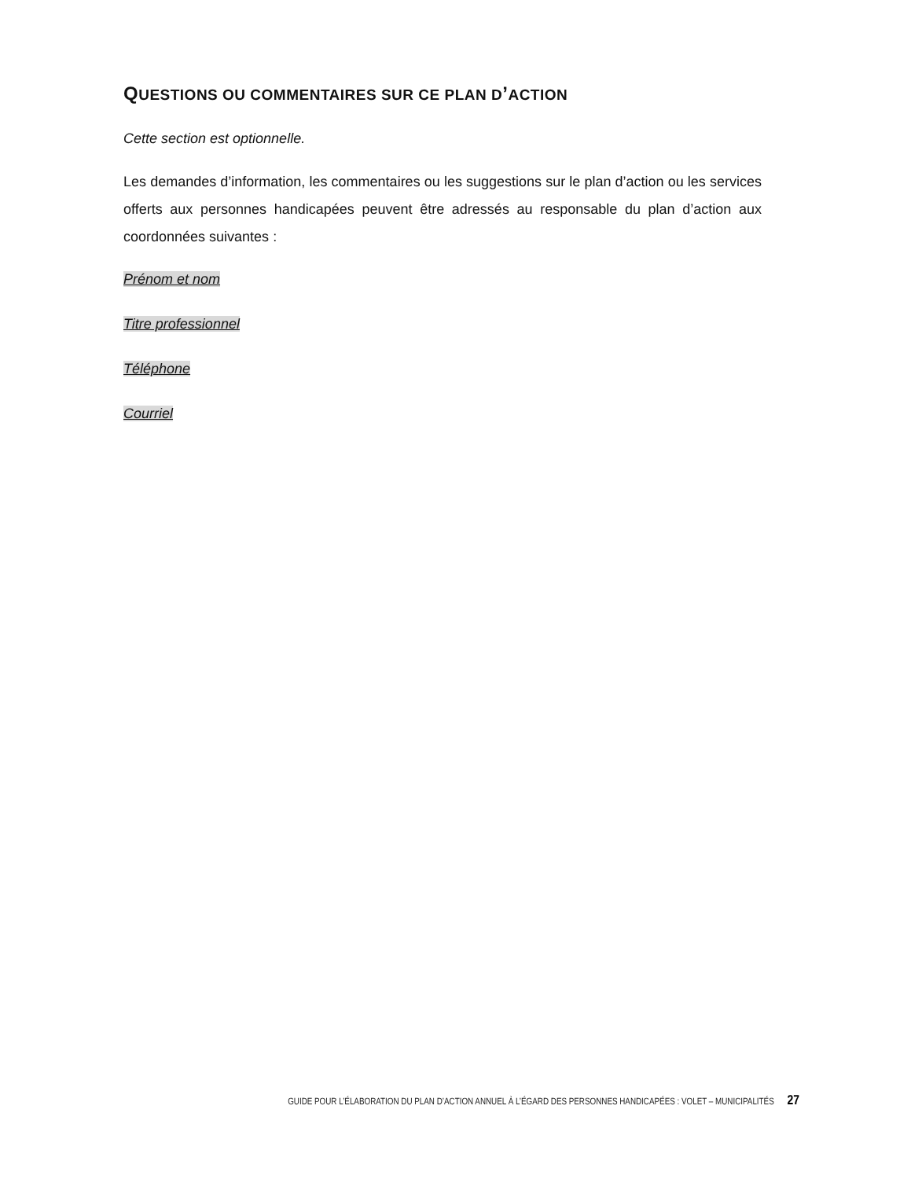QUESTIONS OU COMMENTAIRES SUR CE PLAN D’ACTION
Cette section est optionnelle.
Les demandes d’information, les commentaires ou les suggestions sur le plan d’action ou les services offerts aux personnes handicapées peuvent être adressés au responsable du plan d’action aux coordonnées suivantes :
Prénom et nom
Titre professionnel
Téléphone
Courriel
GUIDE POUR L’ÉLABORATION DU PLAN D’ACTION ANNUEL À L’ÉGARD DES PERSONNES HANDICAPÉES : VOLET – MUNICIPALITÉS 27